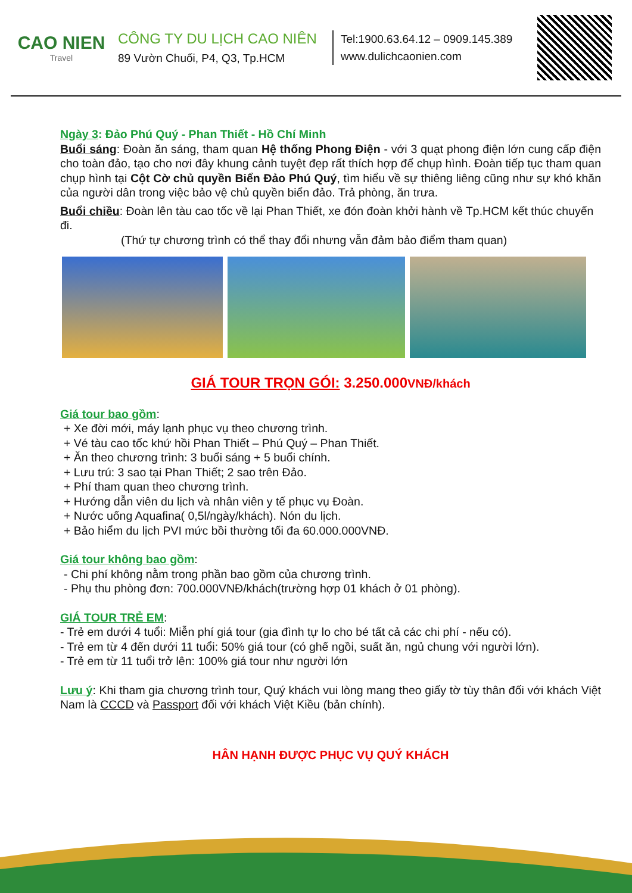CAO NIEN
Travel
CÔNG TY DU LỊCH CAO NIÊN
89 Vườn Chuối, P4, Q3, Tp.HCM
Tel:1900.63.64.12 – 0909.145.389
www.dulichcaonien.com
Ngày 3: Đảo Phú Quý - Phan Thiết - Hồ Chí Minh
Buổi sáng: Đoàn ăn sáng, tham quan Hệ thống Phong Điện - với 3 quạt phong điện lớn cung cấp điện cho toàn đảo, tạo cho nơi đây khung cảnh tuyệt đẹp rất thích hợp để chụp hình. Đoàn tiếp tục tham quan chụp hình tại Cột Cờ chủ quyền Biển Đảo Phú Quý, tìm hiểu về sự thiêng liêng cũng như sự khó khăn của người dân trong việc bảo vệ chủ quyền biển đảo. Trả phòng, ăn trưa.
Buổi chiều: Đoàn lên tàu cao tốc về lại Phan Thiết, xe đón đoàn khởi hành về Tp.HCM kết thúc chuyến đi.
(Thứ tự chương trình có thể thay đổi nhưng vẫn đảm bảo điểm tham quan)
GIÁ TOUR TRỌN GÓI: 3.250.000VNĐ/khách
Giá tour bao gồm:
+ Xe đời mới, máy lạnh phục vụ theo chương trình.
+ Vé tàu cao tốc khứ hồi Phan Thiết – Phú Quý – Phan Thiết.
+ Ăn theo chương trình: 3 buổi sáng + 5 buổi chính.
+ Lưu trú: 3 sao tại Phan Thiết; 2 sao trên Đảo.
+ Phí tham quan theo chương trình.
+ Hướng dẫn viên du lịch và nhân viên y tế phục vụ Đoàn.
+ Nước uống Aquafina( 0,5l/ngày/khách). Nón du lịch.
+ Bảo hiểm du lịch PVI mức bồi thường tối đa 60.000.000VNĐ.
Giá tour không bao gồm:
- Chi phí không nằm trong phần bao gồm của chương trình.
- Phụ thu phòng đơn: 700.000VNĐ/khách(trường hợp 01 khách ở 01 phòng).
GIÁ TOUR TRẺ EM:
- Trẻ em dưới 4 tuổi: Miễn phí giá tour (gia đình tự lo cho bé tất cả các chi phí - nếu có).
- Trẻ em từ 4 đến dưới 11 tuổi: 50% giá tour (có ghế ngồi, suất ăn, ngủ chung với người lớn).
- Trẻ em từ 11 tuổi trở lên: 100% giá tour như người lớn
Lưu ý: Khi tham gia chương trình tour, Quý khách vui lòng mang theo giấy tờ tùy thân đối với khách Việt Nam là CCCD và Passport đối với khách Việt Kiều (bản chính).
HÂN HẠNH ĐƯỢC PHỤC VỤ QUÝ KHÁCH